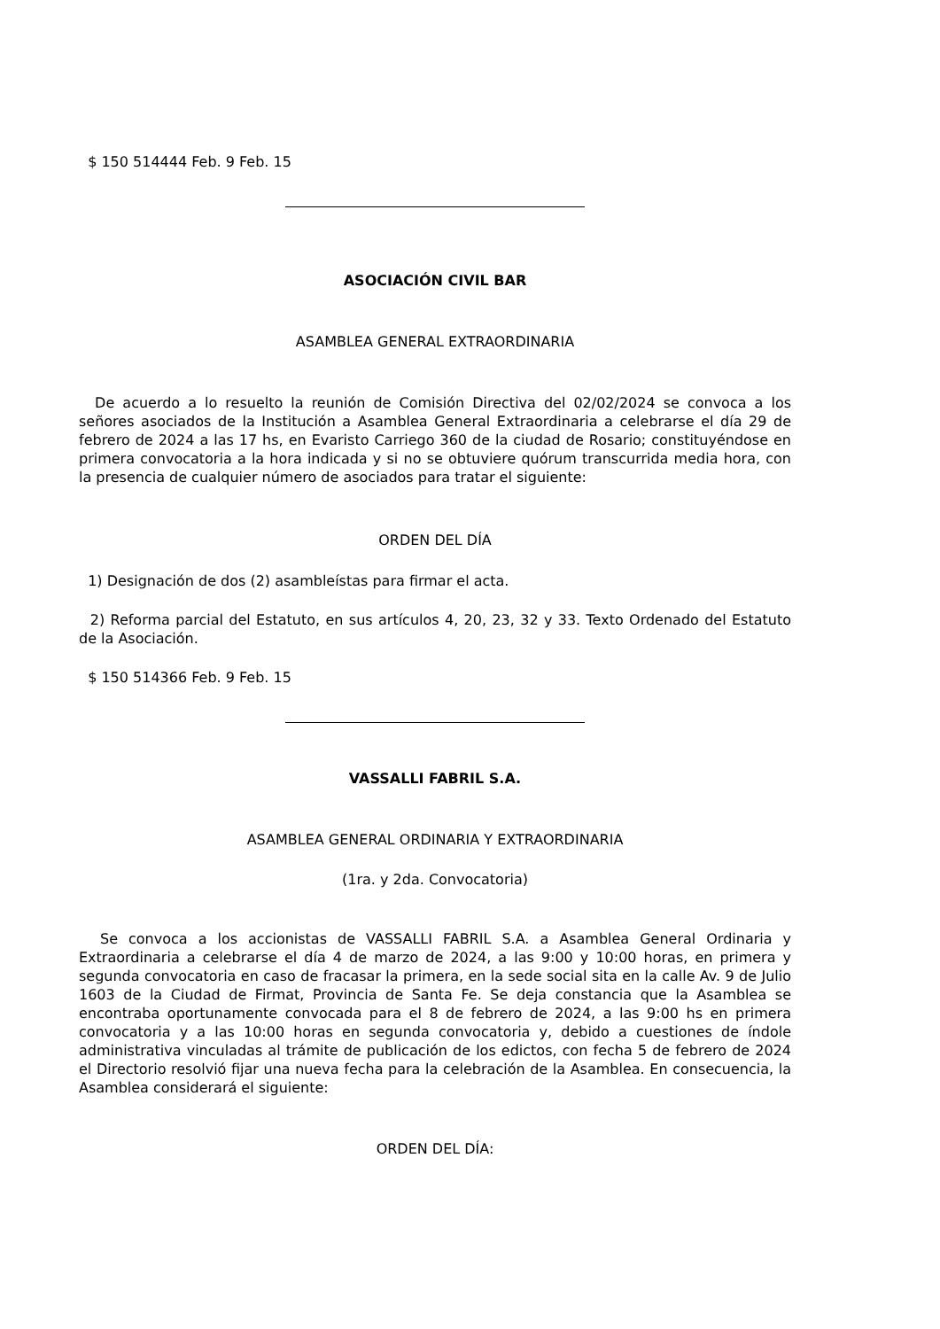$ 150 514444 Feb. 9 Feb. 15
ASOCIACIÓN CIVIL BAR
ASAMBLEA GENERAL EXTRAORDINARIA
De acuerdo a lo resuelto la reunión de Comisión Directiva del 02/02/2024 se convoca a los señores asociados de la Institución a Asamblea General Extraordinaria a celebrarse el día 29 de febrero de 2024 a las 17 hs, en Evaristo Carriego 360 de la ciudad de Rosario; constituyéndose en primera convocatoria a la hora indicada y si no se obtuviere quórum transcurrida media hora, con la presencia de cualquier número de asociados para tratar el siguiente:
ORDEN DEL DÍA
1) Designación de dos (2) asambleístas para firmar el acta.
2) Reforma parcial del Estatuto, en sus artículos 4, 20, 23, 32 y 33. Texto Ordenado del Estatuto de la Asociación.
$ 150 514366 Feb. 9 Feb. 15
VASSALLI FABRIL S.A.
ASAMBLEA GENERAL ORDINARIA Y EXTRAORDINARIA
(1ra. y 2da. Convocatoria)
Se convoca a los accionistas de VASSALLI FABRIL S.A. a Asamblea General Ordinaria y Extraordinaria a celebrarse el día 4 de marzo de 2024, a las 9:00 y 10:00 horas, en primera y segunda convocatoria en caso de fracasar la primera, en la sede social sita en la calle Av. 9 de Julio 1603 de la Ciudad de Firmat, Provincia de Santa Fe. Se deja constancia que la Asamblea se encontraba oportunamente convocada para el 8 de febrero de 2024, a las 9:00 hs en primera convocatoria y a las 10:00 horas en segunda convocatoria y, debido a cuestiones de índole administrativa vinculadas al trámite de publicación de los edictos, con fecha 5 de febrero de 2024 el Directorio resolvió fijar una nueva fecha para la celebración de la Asamblea. En consecuencia, la Asamblea considerará el siguiente:
ORDEN DEL DÍA: